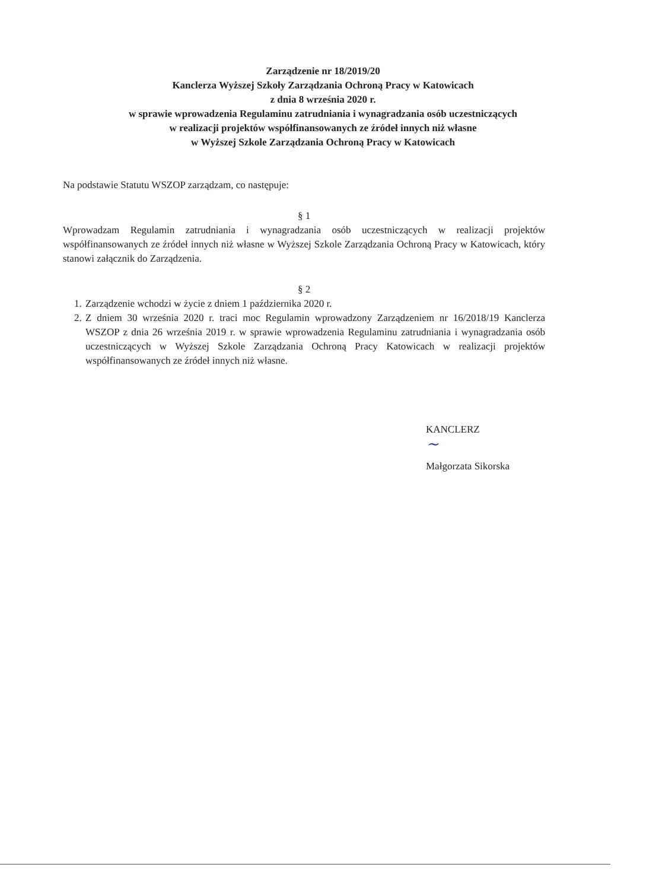Zarządzenie nr 18/2019/20
Kanclerza Wyższej Szkoły Zarządzania Ochroną Pracy w Katowicach
z dnia 8 września 2020 r.
w sprawie wprowadzenia Regulaminu zatrudniania i wynagradzania osób uczestniczących
w realizacji projektów współfinansowanych ze źródeł innych niż własne
w Wyższej Szkole Zarządzania Ochroną Pracy w Katowicach
Na podstawie Statutu WSZOP zarządzam, co następuje:
§ 1
Wprowadzam Regulamin zatrudniania i wynagradzania osób uczestniczących w realizacji projektów współfinansowanych ze źródeł innych niż własne w Wyższej Szkole Zarządzania Ochroną Pracy w Katowicach, który stanowi załącznik do Zarządzenia.
§ 2
1. Zarządzenie wchodzi w życie z dniem 1 października 2020 r.
2. Z dniem 30 września 2020 r. traci moc Regulamin wprowadzony Zarządzeniem nr 16/2018/19 Kanclerza WSZOP z dnia 26 września 2019 r. w sprawie wprowadzenia Regulaminu zatrudniania i wynagradzania osób uczestniczących w Wyższej Szkole Zarządzania Ochroną Pracy Katowicach w realizacji projektów współfinansowanych ze źródeł innych niż własne.
KANCLERZ
~
Małgorzata Sikorska